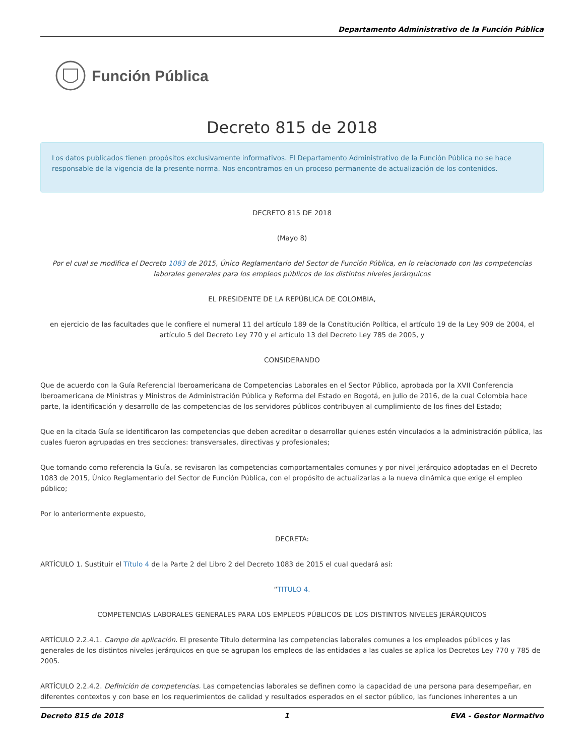Departamento Administrativo de la Función Pública
Función Pública
Decreto 815 de 2018
Los datos publicados tienen propósitos exclusivamente informativos. El Departamento Administrativo de la Función Pública no se hace responsable de la vigencia de la presente norma. Nos encontramos en un proceso permanente de actualización de los contenidos.
DECRETO 815 DE 2018
(Mayo 8)
Por el cual se modifica el Decreto 1083 de 2015, Único Reglamentario del Sector de Función Pública, en lo relacionado con las competencias laborales generales para los empleos públicos de los distintos niveles jerárquicos
EL PRESIDENTE DE LA REPÚBLICA DE COLOMBIA,
en ejercicio de las facultades que le confiere el numeral 11 del artículo 189 de la Constitución Política, el artículo 19 de la Ley 909 de 2004, el artículo 5 del Decreto Ley 770 y el artículo 13 del Decreto Ley 785 de 2005, y
CONSIDERANDO
Que de acuerdo con la Guía Referencial Iberoamericana de Competencias Laborales en el Sector Público, aprobada por la XVII Conferencia Iberoamericana de Ministras y Ministros de Administración Pública y Reforma del Estado en Bogotá, en julio de 2016, de la cual Colombia hace parte, la identificación y desarrollo de las competencias de los servidores públicos contribuyen al cumplimiento de los fines del Estado;
Que en la citada Guía se identificaron las competencias que deben acreditar o desarrollar quienes estén vinculados a la administración pública, las cuales fueron agrupadas en tres secciones: transversales, directivas y profesionales;
Que tomando como referencia la Guía, se revisaron las competencias comportamentales comunes y por nivel jerárquico adoptadas en el Decreto 1083 de 2015, Único Reglamentario del Sector de Función Pública, con el propósito de actualizarlas a la nueva dinámica que exige el empleo público;
Por lo anteriormente expuesto,
DECRETA:
ARTÍCULO 1. Sustituir el Título 4 de la Parte 2 del Libro 2 del Decreto 1083 de 2015 el cual quedará así:
“TITULO 4.
COMPETENCIAS LABORALES GENERALES PARA LOS EMPLEOS PÚBLICOS DE LOS DISTINTOS NIVELES JERÁRQUICOS
ARTÍCULO 2.2.4.1. Campo de aplicación. El presente Título determina las competencias laborales comunes a los empleados públicos y las generales de los distintos niveles jerárquicos en que se agrupan los empleos de las entidades a las cuales se aplica los Decretos Ley 770 y 785 de 2005.
ARTÍCULO 2.2.4.2. Definición de competencias. Las competencias laborales se definen como la capacidad de una persona para desempeñar, en diferentes contextos y con base en los requerimientos de calidad y resultados esperados en el sector público, las funciones inherentes a un
Decreto 815 de 2018 1 EVA - Gestor Normativo